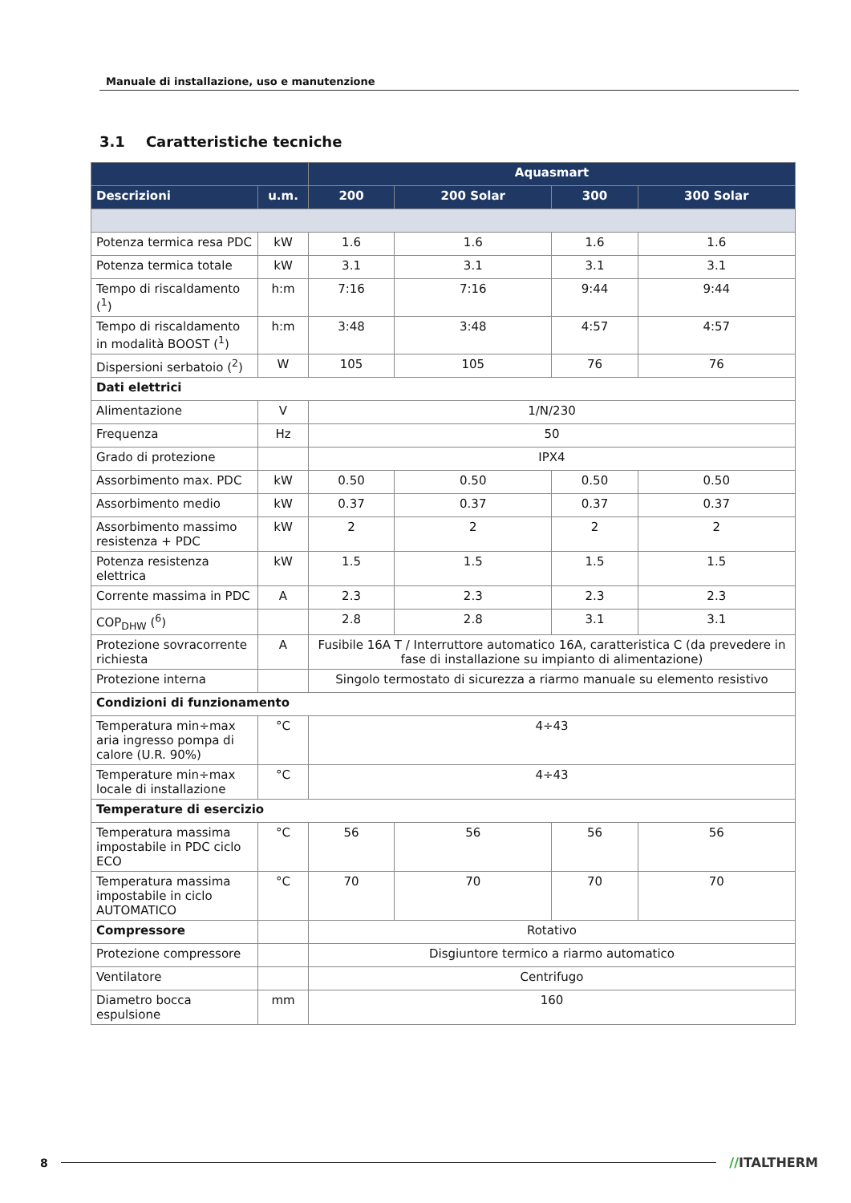Manuale di installazione, uso e manutenzione
3.1 Caratteristiche tecniche
| | | Aquasmart | | | |
| --- | --- | --- | --- | --- | --- |
| Descrizioni | u.m. | 200 | 200 Solar | 300 | 300 Solar |
| Potenza termica resa PDC | kW | 1.6 | 1.6 | 1.6 | 1.6 |
| Potenza termica totale | kW | 3.1 | 3.1 | 3.1 | 3.1 |
| Tempo di riscaldamento (<sup>1</sup>) | h:m | 7:16 | 7:16 | 9:44 | 9:44 |
| Tempo di riscaldamento in modalità BOOST (<sup>1</sup>) | h:m | 3:48 | 3:48 | 4:57 | 4:57 |
| Dispersioni serbatoio (<sup>2</sup>) | W | 105 | 105 | 76 | 76 |
| Dati elettrici | | | | | |
| Alimentazione | V | 1/N/230 | | | |
| Frequenza | Hz | 50 | | | |
| Grado di protezione | | IPX4 | | | |
| Assorbimento max. PDC | kW | 0.50 | 0.50 | 0.50 | 0.50 |
| Assorbimento medio | kW | 0.37 | 0.37 | 0.37 | 0.37 |
| Assorbimento massimo resistenza + PDC | kW | 2 | 2 | 2 | 2 |
| Potenza resistenza elettrica | kW | 1.5 | 1.5 | 1.5 | 1.5 |
| Corrente massima in PDC | A | 2.3 | 2.3 | 2.3 | 2.3 |
| COP<sub>DHW</sub> (<sup>6</sup>) | | 2.8 | 2.8 | 3.1 | 3.1 |
| Protezione sovracorrente richiesta | A | Fusibile 16A T / Interruttore automatico 16A, caratteristica C (da prevedere in fase di installazione su impianto di alimentazione) | | | |
| Protezione interna | | Singolo termostato di sicurezza a riarmo manuale su elemento resistivo | | | |
| Condizioni di funzionamento | | | | | |
| Temperatura min÷max aria ingresso pompa di calore (U.R. 90%) | °C | 4÷43 | | | |
| Temperature min÷max locale di installazione | °C | 4÷43 | | | |
| Temperature di esercizio | | | | | |
| Temperatura massima impostabile in PDC ciclo ECO | °C | 56 | 56 | 56 | 56 |
| Temperatura massima impostabile in ciclo AUTOMATICO | °C | 70 | 70 | 70 | 70 |
| Compressore | | Rotativo | | | |
| Protezione compressore | | Disgiuntore termico a riarmo automatico | | | |
| Ventilatore | | Centrifugo | | | |
| Diametro bocca espulsione | mm | 160 | | | |
8 //ITALTHERM